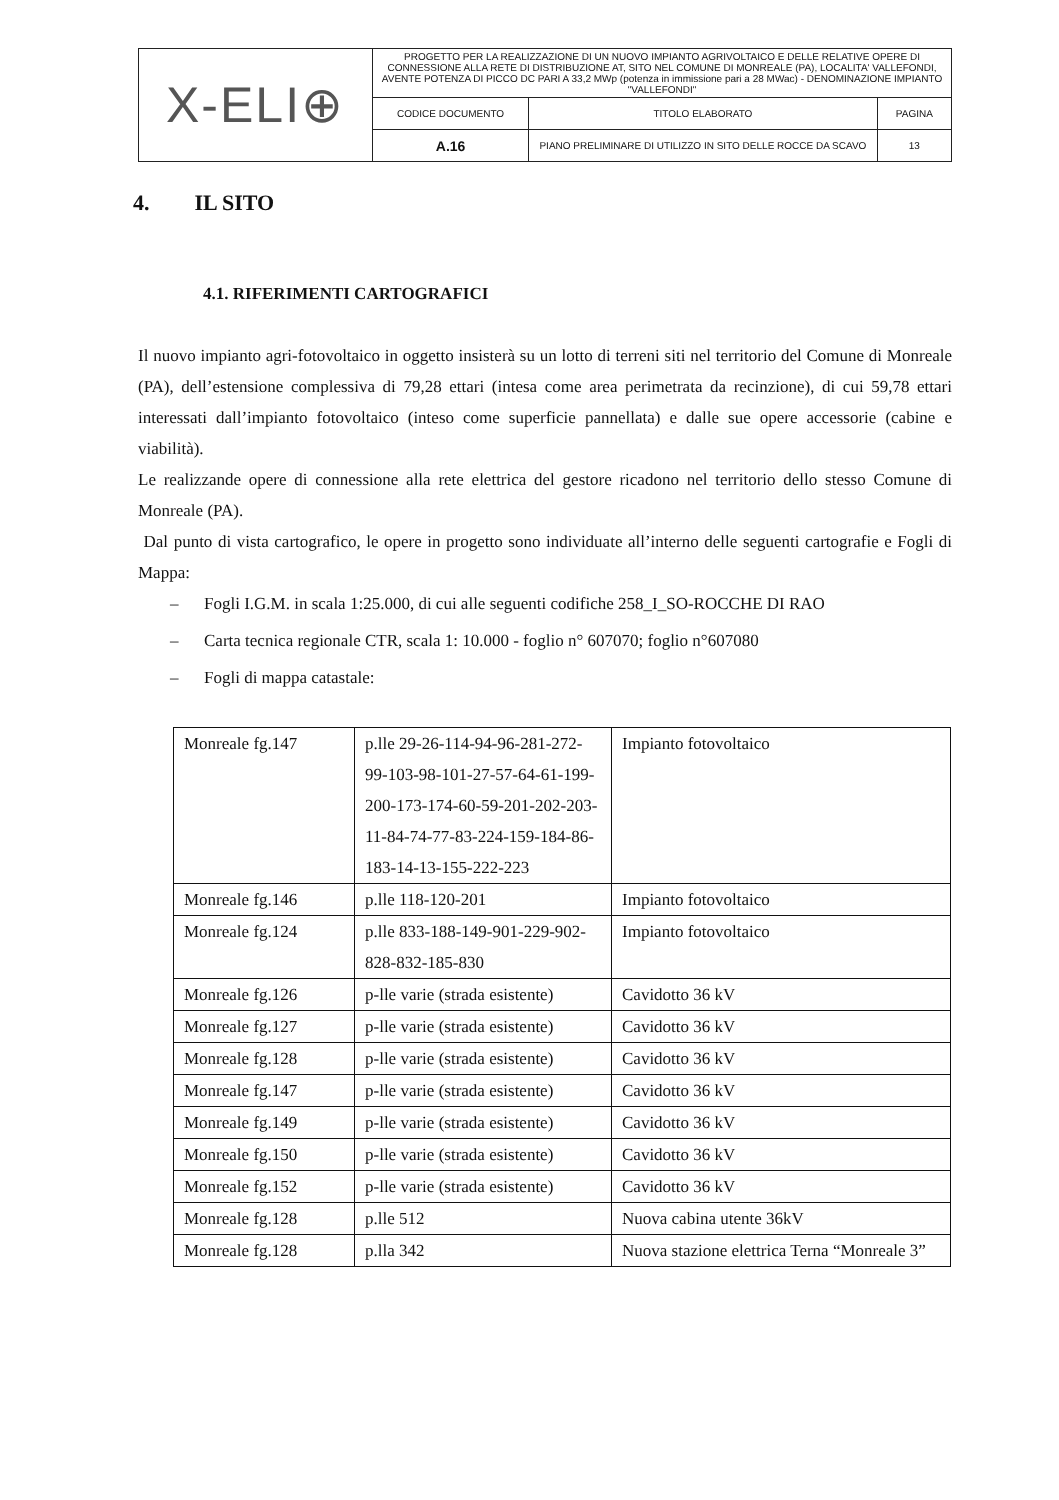| X-ELI⊕ | PROGETTO PER LA REALIZZAZIONE DI UN NUOVO IMPIANTO AGRIVOLTAICO E DELLE RELATIVE OPERE DI CONNESSIONE ALLA RETE DI DISTRIBUZIONE AT, SITO NEL COMUNE DI MONREALE (PA), LOCALITA' VALLEFONDI, AVENTE POTENZA DI PICCO DC PARI A 33,2 MWp (potenza in immissione pari a 28 MWac) - DENOMINAZIONE IMPIANTO "VALLEFONDI" | | |
| | CODICE DOCUMENTO | TITOLO ELABORATO | PAGINA |
| | A.16 | PIANO PRELIMINARE DI UTILIZZO IN SITO DELLE ROCCE DA SCAVO | 13 |
4. IL SITO
4.1. RIFERIMENTI CARTOGRAFICI
Il nuovo impianto agri-fotovoltaico in oggetto insisterà su un lotto di terreni siti nel territorio del Comune di Monreale (PA), dell’estensione complessiva di 79,28 ettari (intesa come area perimetrata da recinzione), di cui 59,78 ettari interessati dall’impianto fotovoltaico (inteso come superficie pannellata) e dalle sue opere accessorie (cabine e viabilità).
Le realizzande opere di connessione alla rete elettrica del gestore ricadono nel territorio dello stesso Comune di Monreale (PA).
Dal punto di vista cartografico, le opere in progetto sono individuate all’interno delle seguenti cartografie e Fogli di Mappa:
– Fogli I.G.M. in scala 1:25.000, di cui alle seguenti codifiche 258_I_SO-ROCCHE DI RAO
– Carta tecnica regionale CTR, scala 1: 10.000 - foglio n° 607070; foglio n°607080
– Fogli di mappa catastale:
| Monreale fg.147 | p.lle 29-26-114-94-96-281-272-99-103-98-101-27-57-64-61-199-200-173-174-60-59-201-202-203-11-84-74-77-83-224-159-184-86-183-14-13-155-222-223 | Impianto fotovoltaico |
| Monreale fg.146 | p.lle 118-120-201 | Impianto fotovoltaico |
| Monreale fg.124 | p.lle 833-188-149-901-229-902-828-832-185-830 | Impianto fotovoltaico |
| Monreale fg.126 | p-lle varie (strada esistente) | Cavidotto 36 kV |
| Monreale fg.127 | p-lle varie (strada esistente) | Cavidotto 36 kV |
| Monreale fg.128 | p-lle varie (strada esistente) | Cavidotto 36 kV |
| Monreale fg.147 | p-lle varie (strada esistente) | Cavidotto 36 kV |
| Monreale fg.149 | p-lle varie (strada esistente) | Cavidotto 36 kV |
| Monreale fg.150 | p-lle varie (strada esistente) | Cavidotto 36 kV |
| Monreale fg.152 | p-lle varie (strada esistente) | Cavidotto 36 kV |
| Monreale fg.128 | p.lle 512 | Nuova cabina utente 36kV |
| Monreale fg.128 | p.lla 342 | Nuova stazione elettrica Terna “Monreale 3” |